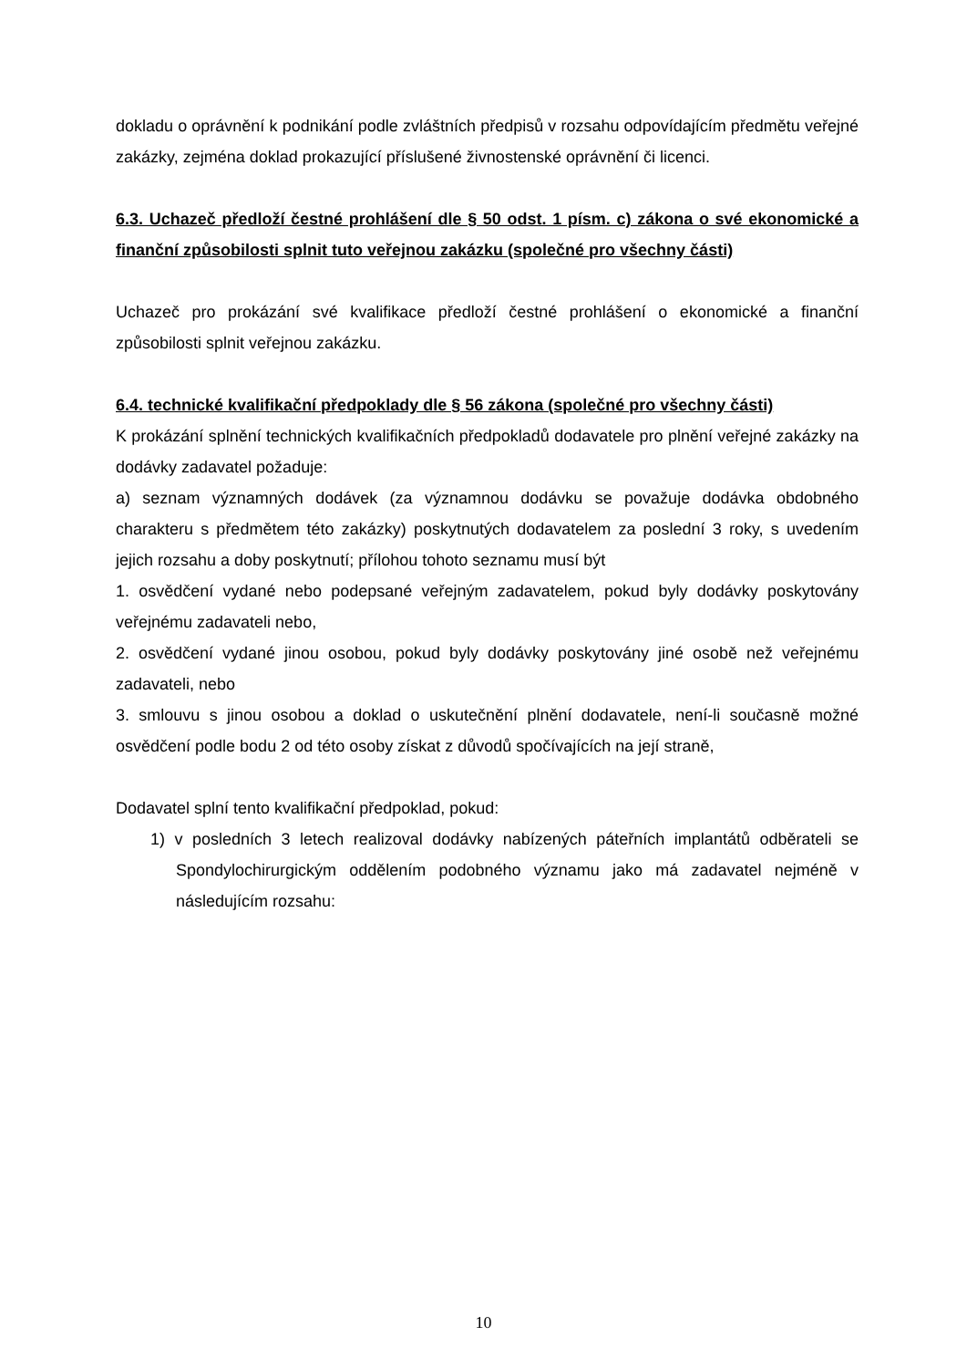dokladu o oprávnění k podnikání podle zvláštních předpisů v rozsahu odpovídajícím předmětu veřejné zakázky, zejména doklad prokazující příslušené živnostenské oprávnění či licenci.
6.3. Uchazeč předloží čestné prohlášení dle § 50 odst. 1 písm. c) zákona o své ekonomické a finanční způsobilosti splnit tuto veřejnou zakázku (společné pro všechny části)
Uchazeč pro prokázání své kvalifikace předloží čestné prohlášení o ekonomické a finanční způsobilosti splnit veřejnou zakázku.
6.4. technické kvalifikační předpoklady dle § 56 zákona (společné pro všechny části)
K prokázání splnění technických kvalifikačních předpokladů dodavatele pro plnění veřejné zakázky na dodávky zadavatel požaduje:
a) seznam významných dodávek (za významnou dodávku se považuje dodávka obdobného charakteru s předmětem této zakázky) poskytnutých dodavatelem za poslední 3 roky, s uvedením jejich rozsahu a doby poskytnutí; přílohou tohoto seznamu musí být
1. osvědčení vydané nebo podepsané veřejným zadavatelem, pokud byly dodávky poskytovány veřejnému zadavateli nebo,
2. osvědčení vydané jinou osobou, pokud byly dodávky poskytovány jiné osobě než veřejnému zadavateli, nebo
3. smlouvu s jinou osobou a doklad o uskutečnění plnění dodavatele, není-li současně možné osvědčení podle bodu 2 od této osoby získat z důvodů spočívajících na její straně,
Dodavatel splní tento kvalifikační předpoklad, pokud:
1) v posledních 3 letech realizoval dodávky nabízených páteřních implantátů odběrateli se Spondylochirurgickým oddělením podobného významu jako má zadavatel nejméně v následujícím rozsahu:
10